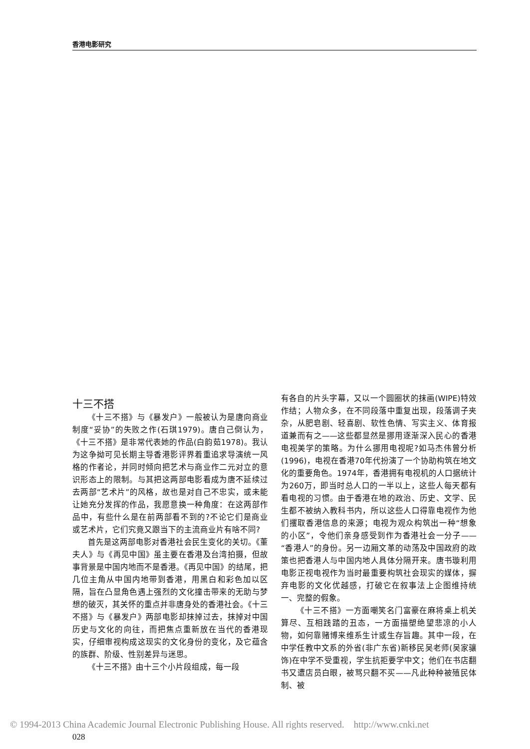香港电影研究
十三不搭
《十三不搭》与《暴发户》一般被认为是唐向商业制度“妥协”的失败之作(石琪1979)。唐自己倒认为，《十三不搭》是非常代表她的作品(白韵茹1978)。我认为这争拗可见长期主导香港影评界着重追求导演统一风格的作者论，并同时倾向把艺术与商业作二元对立的意识形态上的限制。与其把这两部电影看成为唐不延续过去两部“艺术片”的风格，故也是对自己不忠实，或未能让她充分发挥的作品，我愿意换一种角度：在这两部作品中，有些什么是在前两部看不到的?不论它们是商业或艺术片，它们究竟又跟当下的主流商业片有啥不同?
首先是这两部电影对香港社会民生变化的关切。《董夫人》与《再见中国》虽主要在香港及台湾拍摄，但故事背景是中国内地而不是香港。《再见中国》的结尾，把几位主角从中国内地带到香港，用黑白和彩色加以区隔，旨在凸显角色遇上强烈的文化撞击带来的无助与梦想的破灭，其关怀的重点并非唐身处的香港社会。《十三不搭》与《暴发户》两部电影却抹掉过去，抹掉对中国历史与文化的向往，而把焦点重新放在当代的香港现实，仔细审视构成这现实的文化身份的变化，及它蕴含的族群、阶级、性别差异与迷思。
《十三不搭》由十三个小片段组成，每一段
有各自的片头字幕，又以一个圆圈状的抹画(WIPE)特效作结；人物众多，在不同段落中重复出现，段落调子夹杂，从肥皂剧、轻喜剧、软性色情、写实主义、体育报道兼而有之——这些都显然是挪用逐渐深入民心的香港电视美学的策略。为什么挪用电视呢?如马杰伟曾分析(1996)，电视在香港70年代扮演了一个协助构筑在地文化的重要角色。1974年，香港拥有电视机的人口据统计为260万，即当时总人口的一半以上，这些人每天都有看电视的习惯。由于香港在地的政治、历史、文学、民生都不被纳入教科书内，所以这些人口得靠电视作为他们攫取香港信息的来源；电视为观众构筑出一种“想象的小区”，令他们亲身感受到作为香港社会一分子——“香港人”的身份。另一边厢文革的动荡及中国政府的政策也把香港人与中国内地人具体分隔开来。唐书璇利用电影正视电视作为当时最重要构筑社会现实的媒体，摒弃电影的文化优越感，打破它在叙事法上企图维持统一、完整的假象。
《十三不搭》一方面嘲笑名门富豪在麻将桌上机关算尽、互相践踏的丑态，一方面描塑绝望悲凉的小人物，如何靠赌博来维系生计或生存旨趣。其中一段，在中学任教中文系的外省(非广东省)新移民吴老师(吴家骧饰)在中学不受重视，学生抗拒要学中文；他们在书店翻书又遭店员白眼，被骂只翻不买——凡此种种被殖民体制、被
© 1994-2013 China Academic Journal Electronic Publishing House. All rights reserved. http://www.cnki.net
028